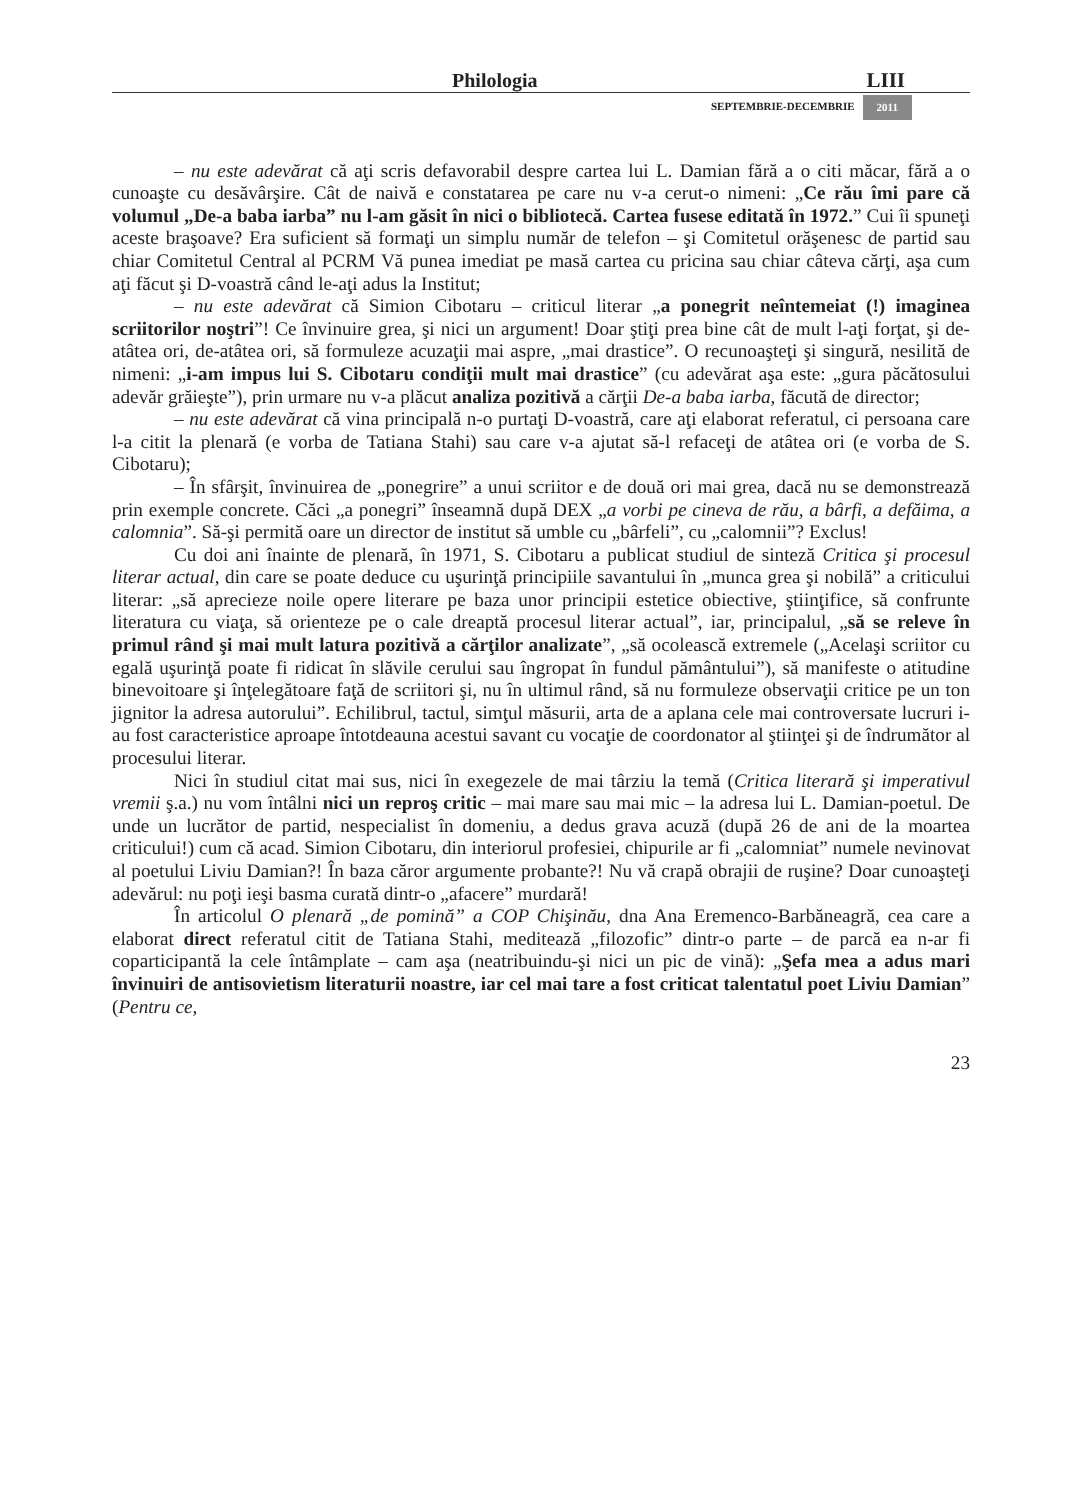Philologia LIII
SEPTEMBRIE-DECEMBRIE 2011
– nu este adevărat că aţi scris defavorabil despre cartea lui L. Damian fără a o citi măcar, fără a o cunoaşte cu desăvârşire. Cât de naivă e constatarea pe care nu v-a cerut-o nimeni: „Ce rău îmi pare că volumul „De-a baba iarba” nu l-am găsit în nici o bibliotecă. Cartea fusese editată în 1972.” Cui îi spuneţi aceste braşoave? Era suficient să formaţi un simplu număr de telefon – şi Comitetul orăşenesc de partid sau chiar Comitetul Central al PCRM Vă punea imediat pe masă cartea cu pricina sau chiar câteva cărţi, aşa cum aţi făcut şi D-voastră când le-aţi adus la Institut;
– nu este adevărat că Simion Cibotaru – criticul literar „a ponegrit neîntemeiat (!) imaginea scriitorilor noştri”! Ce învinuire grea, şi nici un argument! Doar ştiţi prea bine cât de mult l-aţi forţat, şi de-atâtea ori, de-atâtea ori, să formuleze acuzaţii mai aspre, „mai drastice”. O recunoaşteţi şi singură, nesilită de nimeni: „i-am impus lui S. Cibotaru condiţii mult mai drastice” (cu adevărat aşa este: „gura păcătosului adevăr grăieşte”), prin urmare nu v-a plăcut analiza pozitivă a cărţii De-a baba iarba, făcută de director;
– nu este adevărat că vina principală n-o purtaţi D-voastră, care aţi elaborat referatul, ci persoana care l-a citit la plenară (e vorba de Tatiana Stahi) sau care v-a ajutat să-l refaceţi de atâtea ori (e vorba de S. Cibotaru);
– În sfârşit, învinuirea de „ponegrire” a unui scriitor e de două ori mai grea, dacă nu se demonstrează prin exemple concrete. Căci „a ponegri” înseamnă după DEX „a vorbi pe cineva de rău, a bârfi, a defăima, a calomnia”. Să-şi permită oare un director de institut să umble cu „bârfeli”, cu „calomnii”? Exclus!
Cu doi ani înainte de plenară, în 1971, S. Cibotaru a publicat studiul de sinteză Critica şi procesul literar actual, din care se poate deduce cu uşurinţă principiile savantului în „munca grea şi nobilă” a criticului literar: „să aprecieze noile opere literare pe baza unor principii estetice obiective, ştiinţifice, să confrunte literatura cu viaţa, să orienteze pe o cale dreaptă procesul literar actual”, iar, principalul, „să se releve în primul rând şi mai mult latura pozitivă a cărţilor analizate”, „să ocolească extremele („Acelaşi scriitor cu egală uşurinţă poate fi ridicat în slăvile cerului sau îngropat în fundul pământului”), să manifeste o atitudine binevoitoare şi înţelegătoare faţă de scriitori şi, nu în ultimul rând, să nu formuleze observaţii critice pe un ton jignitor la adresa autorului”. Echilibrul, tactul, simţul măsurii, arta de a aplana cele mai controversate lucruri i-au fost caracteristice aproape întotdeauna acestui savant cu vocaţie de coordonator al ştiinţei şi de îndrumător al procesului literar.
Nici în studiul citat mai sus, nici în exegezele de mai târziu la temă (Critica literară şi imperativul vremii ş.a.) nu vom întâlni nici un reproş critic – mai mare sau mai mic – la adresa lui L. Damian-poetul. De unde un lucrător de partid, nespecialist în domeniu, a dedus grava acuză (după 26 de ani de la moartea criticului!) cum că acad. Simion Cibotaru, din interiorul profesiei, chipurile ar fi „calomniat” numele nevinovat al poetului Liviu Damian?! În baza căror argumente probante?! Nu vă crapă obrajii de ruşine? Doar cunoaşteţi adevărul: nu poţi ieşi basma curată dintr-o „afacere” murdară!
În articolul O plenară „de pomină” a COP Chişinău, dna Ana Eremenco-Barbăneagră, cea care a elaborat direct referatul citit de Tatiana Stahi, meditează „filozofic” dintr-o parte – de parcă ea n-ar fi coparticipantă la cele întâmplate – cam aşa (neatribuindu-şi nici un pic de vină): „Şefa mea a adus mari învinuiri de antisovietism literaturii noastre, iar cel mai tare a fost criticat talentatul poet Liviu Damian” (Pentru ce,
23